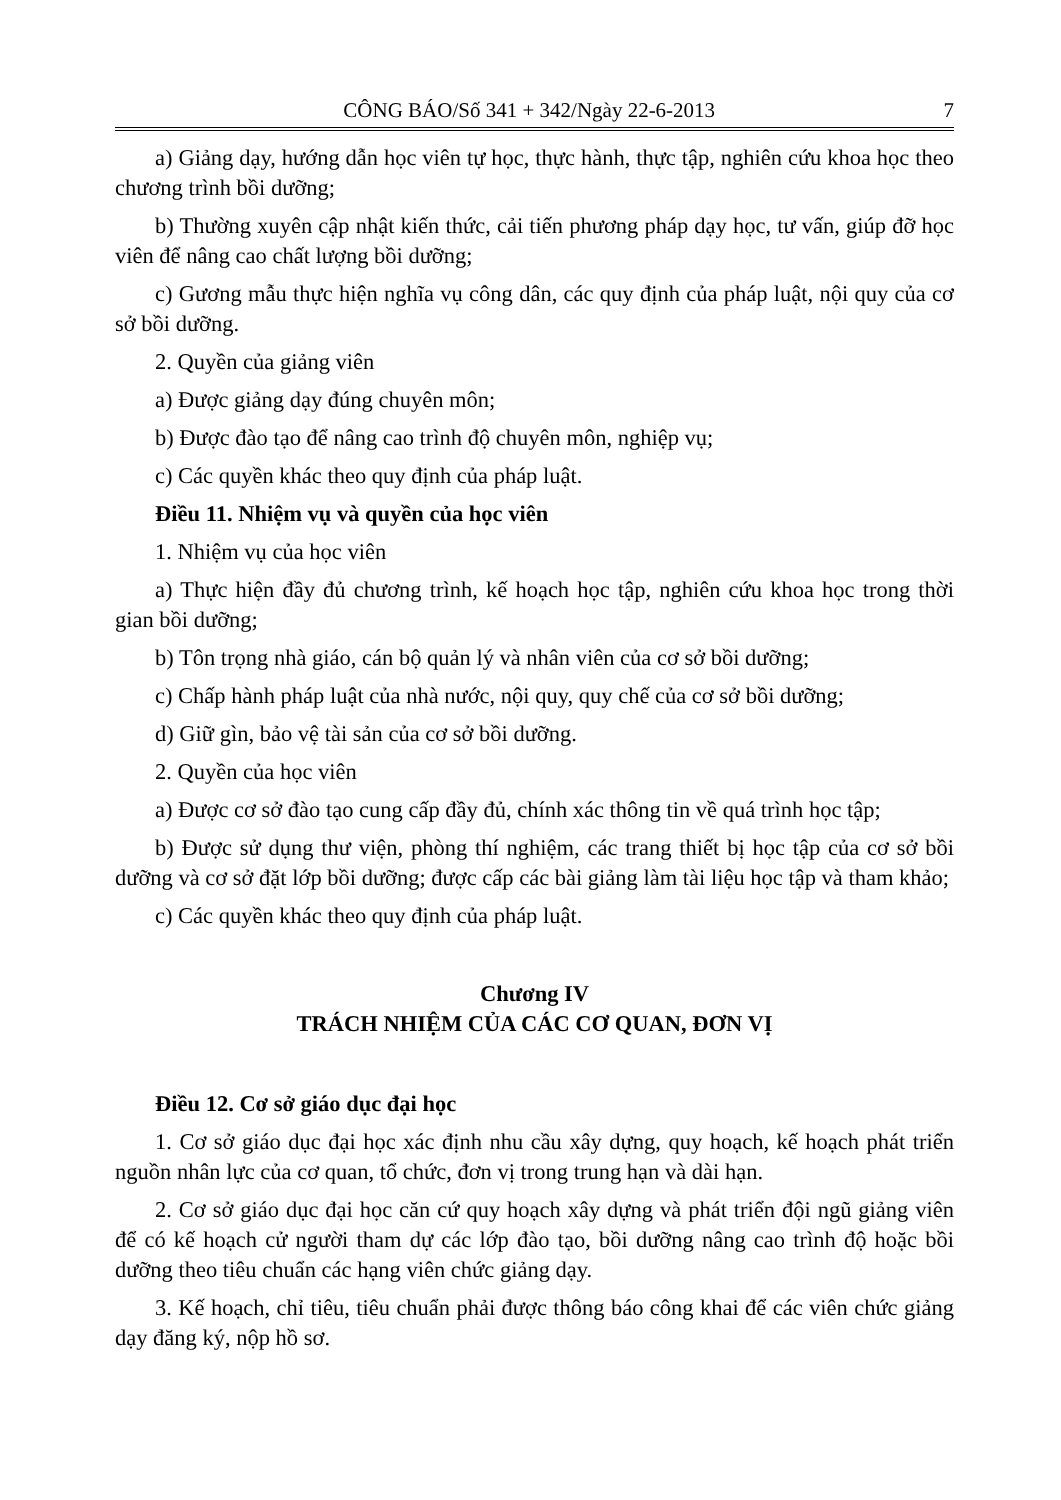CÔNG BÁO/Số 341 + 342/Ngày 22-6-2013 7
a) Giảng dạy, hướng dẫn học viên tự học, thực hành, thực tập, nghiên cứu khoa học theo chương trình bồi dưỡng;
b) Thường xuyên cập nhật kiến thức, cải tiến phương pháp dạy học, tư vấn, giúp đỡ học viên để nâng cao chất lượng bồi dưỡng;
c) Gương mẫu thực hiện nghĩa vụ công dân, các quy định của pháp luật, nội quy của cơ sở bồi dưỡng.
2. Quyền của giảng viên
a) Được giảng dạy đúng chuyên môn;
b) Được đào tạo để nâng cao trình độ chuyên môn, nghiệp vụ;
c) Các quyền khác theo quy định của pháp luật.
Điều 11. Nhiệm vụ và quyền của học viên
1. Nhiệm vụ của học viên
a) Thực hiện đầy đủ chương trình, kế hoạch học tập, nghiên cứu khoa học trong thời gian bồi dưỡng;
b) Tôn trọng nhà giáo, cán bộ quản lý và nhân viên của cơ sở bồi dưỡng;
c) Chấp hành pháp luật của nhà nước, nội quy, quy chế của cơ sở bồi dưỡng;
d) Giữ gìn, bảo vệ tài sản của cơ sở bồi dưỡng.
2. Quyền của học viên
a) Được cơ sở đào tạo cung cấp đầy đủ, chính xác thông tin về quá trình học tập;
b) Được sử dụng thư viện, phòng thí nghiệm, các trang thiết bị học tập của cơ sở bồi dưỡng và cơ sở đặt lớp bồi dưỡng; được cấp các bài giảng làm tài liệu học tập và tham khảo;
c) Các quyền khác theo quy định của pháp luật.
Chương IV
TRÁCH NHIỆM CỦA CÁC CƠ QUAN, ĐƠN VỊ
Điều 12. Cơ sở giáo dục đại học
1. Cơ sở giáo dục đại học xác định nhu cầu xây dựng, quy hoạch, kế hoạch phát triển nguồn nhân lực của cơ quan, tổ chức, đơn vị trong trung hạn và dài hạn.
2. Cơ sở giáo dục đại học căn cứ quy hoạch xây dựng và phát triển đội ngũ giảng viên để có kế hoạch cử người tham dự các lớp đào tạo, bồi dưỡng nâng cao trình độ hoặc bồi dưỡng theo tiêu chuẩn các hạng viên chức giảng dạy.
3. Kế hoạch, chỉ tiêu, tiêu chuẩn phải được thông báo công khai để các viên chức giảng dạy đăng ký, nộp hồ sơ.